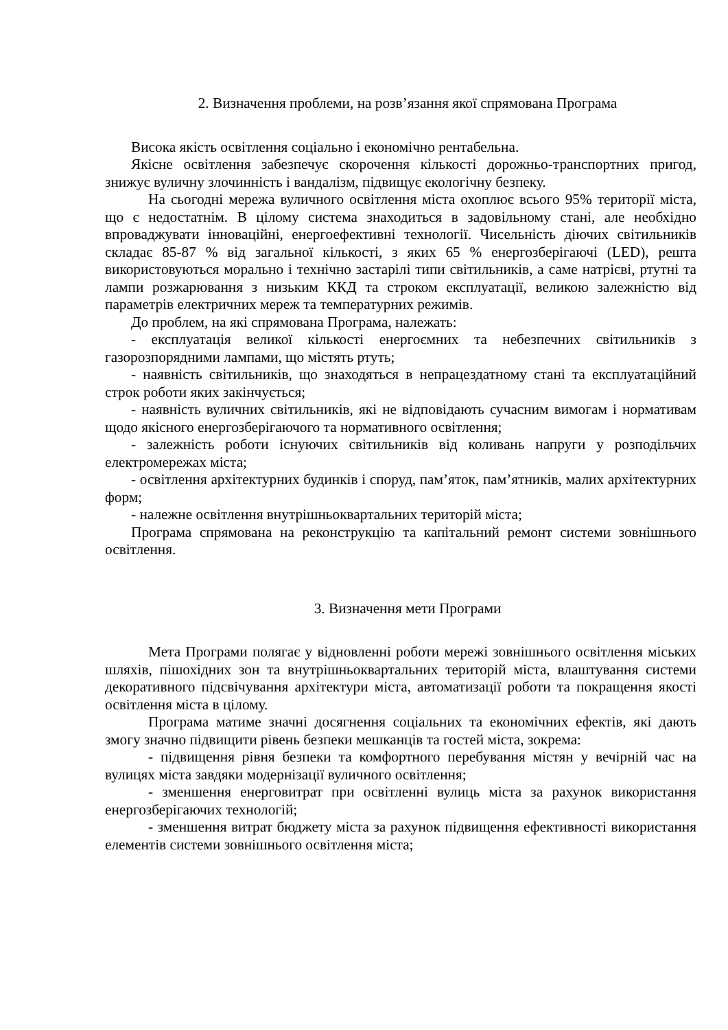2. Визначення проблеми, на розв’язання якої спрямована Програма
Висока якість освітлення соціально і економічно рентабельна.
Якісне освітлення забезпечує скорочення кількості дорожньо-транспортних пригод, знижує вуличну злочинність і вандалізм, підвищує екологічну безпеку.
На сьогодні мережа вуличного освітлення міста охоплює всього 95% території міста, що є недостатнім. В цілому система знаходиться в задовільному стані, але необхідно впроваджувати інноваційні, енергоефективні технології. Чисельність діючих світильників складає 85-87 % від загальної кількості, з яких 65 % енергозберігаючі (LED), решта використовуються морально і технічно застарілі типи світильників, а саме натрієві, ртутні та лампи розжарювання з низьким ККД та строком експлуатації, великою залежністю від параметрів електричних мереж та температурних режимів.
До проблем, на які спрямована Програма, належать:
- експлуатація великої кількості енергоємних та небезпечних світильників з газорозпорядними лампами, що містять ртуть;
- наявність світильників, що знаходяться в непрацездатному стані та експлуатаційний строк роботи яких закінчується;
- наявність вуличних світильників, які не відповідають сучасним вимогам і нормативам щодо якісного енергозберігаючого та нормативного освітлення;
- залежність роботи існуючих світильників від коливань напруги у розподільчих електромережах міста;
- освітлення архітектурних будинків і споруд, пам’яток, пам’ятників, малих архітектурних форм;
- належне освітлення внутрішньоквартальних територій міста;
Програма спрямована на реконструкцію та капітальний ремонт системи зовнішнього освітлення.
3. Визначення мети Програми
Мета Програми полягає у відновленні роботи мережі зовнішнього освітлення міських шляхів, пішохідних зон та внутрішньоквартальних територій міста, влаштування системи декоративного підсвічування архітектури міста, автоматизації роботи та покращення якості освітлення міста в цілому.
Програма матиме значні досягнення соціальних та економічних ефектів, які дають змогу значно підвищити рівень безпеки мешканців та гостей міста, зокрема:
- підвищення рівня безпеки та комфортного перебування містян у вечірній час на вулицях міста завдяки модернізації вуличного освітлення;
- зменшення енерговитрат при освітленні вулиць міста за рахунок використання енергозберігаючих технологій;
- зменшення витрат бюджету міста за рахунок підвищення ефективності використання елементів системи зовнішнього освітлення міста;